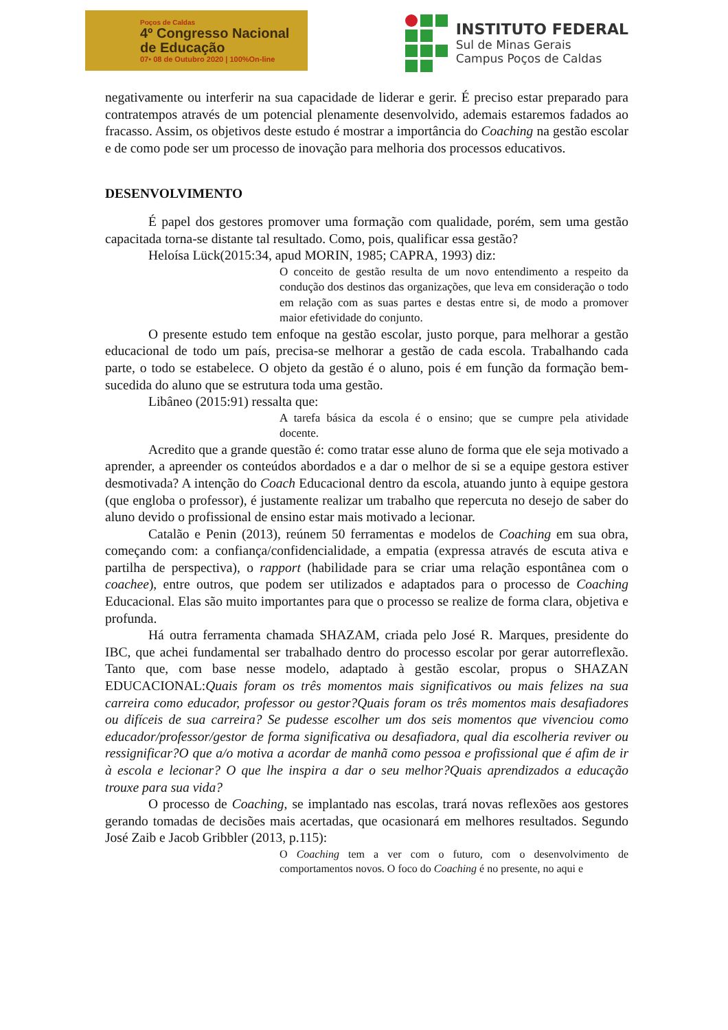Poços de Caldas
4º Congresso Nacional
de Educação
07• 08 de Outubro 2020 | 100%On-line
INSTITUTO FEDERAL
Sul de Minas Gerais
Campus Poços de Caldas
negativamente ou interferir na sua capacidade de liderar e gerir. É preciso estar preparado para contratempos através de um potencial plenamente desenvolvido, ademais estaremos fadados ao fracasso. Assim, os objetivos deste estudo é mostrar a importância do Coaching na gestão escolar e de como pode ser um processo de inovação para melhoria dos processos educativos.
DESENVOLVIMENTO
É papel dos gestores promover uma formação com qualidade, porém, sem uma gestão capacitada torna-se distante tal resultado. Como, pois, qualificar essa gestão?
Heloísa Lück(2015:34, apud MORIN, 1985; CAPRA, 1993) diz:
O conceito de gestão resulta de um novo entendimento a respeito da condução dos destinos das organizações, que leva em consideração o todo em relação com as suas partes e destas entre si, de modo a promover maior efetividade do conjunto.
O presente estudo tem enfoque na gestão escolar, justo porque, para melhorar a gestão educacional de todo um país, precisa-se melhorar a gestão de cada escola. Trabalhando cada parte, o todo se estabelece. O objeto da gestão é o aluno, pois é em função da formação bem-sucedida do aluno que se estrutura toda uma gestão.
Libâneo (2015:91) ressalta que:
A tarefa básica da escola é o ensino; que se cumpre pela atividade docente.
Acredito que a grande questão é: como tratar esse aluno de forma que ele seja motivado a aprender, a apreender os conteúdos abordados e a dar o melhor de si se a equipe gestora estiver desmotivada? A intenção do Coach Educacional dentro da escola, atuando junto à equipe gestora (que engloba o professor), é justamente realizar um trabalho que repercuta no desejo de saber do aluno devido o profissional de ensino estar mais motivado a lecionar.
Catalão e Penin (2013), reúnem 50 ferramentas e modelos de Coaching em sua obra, começando com: a confiança/confidencialidade, a empatia (expressa através de escuta ativa e partilha de perspectiva), o rapport (habilidade para se criar uma relação espontânea com o coachee), entre outros, que podem ser utilizados e adaptados para o processo de Coaching Educacional. Elas são muito importantes para que o processo se realize de forma clara, objetiva e profunda.
Há outra ferramenta chamada SHAZAM, criada pelo José R. Marques, presidente do IBC, que achei fundamental ser trabalhado dentro do processo escolar por gerar autorreflexão. Tanto que, com base nesse modelo, adaptado à gestão escolar, propus o SHAZAN EDUCACIONAL:Quais foram os três momentos mais significativos ou mais felizes na sua carreira como educador, professor ou gestor?Quais foram os três momentos mais desafiadores ou difíceis de sua carreira? Se pudesse escolher um dos seis momentos que vivenciou como educador/professor/gestor de forma significativa ou desafiadora, qual dia escolheria reviver ou ressignificar?O que a/o motiva a acordar de manhã como pessoa e profissional que é afim de ir à escola e lecionar? O que lhe inspira a dar o seu melhor?Quais aprendizados a educação trouxe para sua vida?
O processo de Coaching, se implantado nas escolas, trará novas reflexões aos gestores gerando tomadas de decisões mais acertadas, que ocasionará em melhores resultados. Segundo José Zaib e Jacob Gribbler (2013, p.115):
O Coaching tem a ver com o futuro, com o desenvolvimento de comportamentos novos. O foco do Coaching é no presente, no aqui e